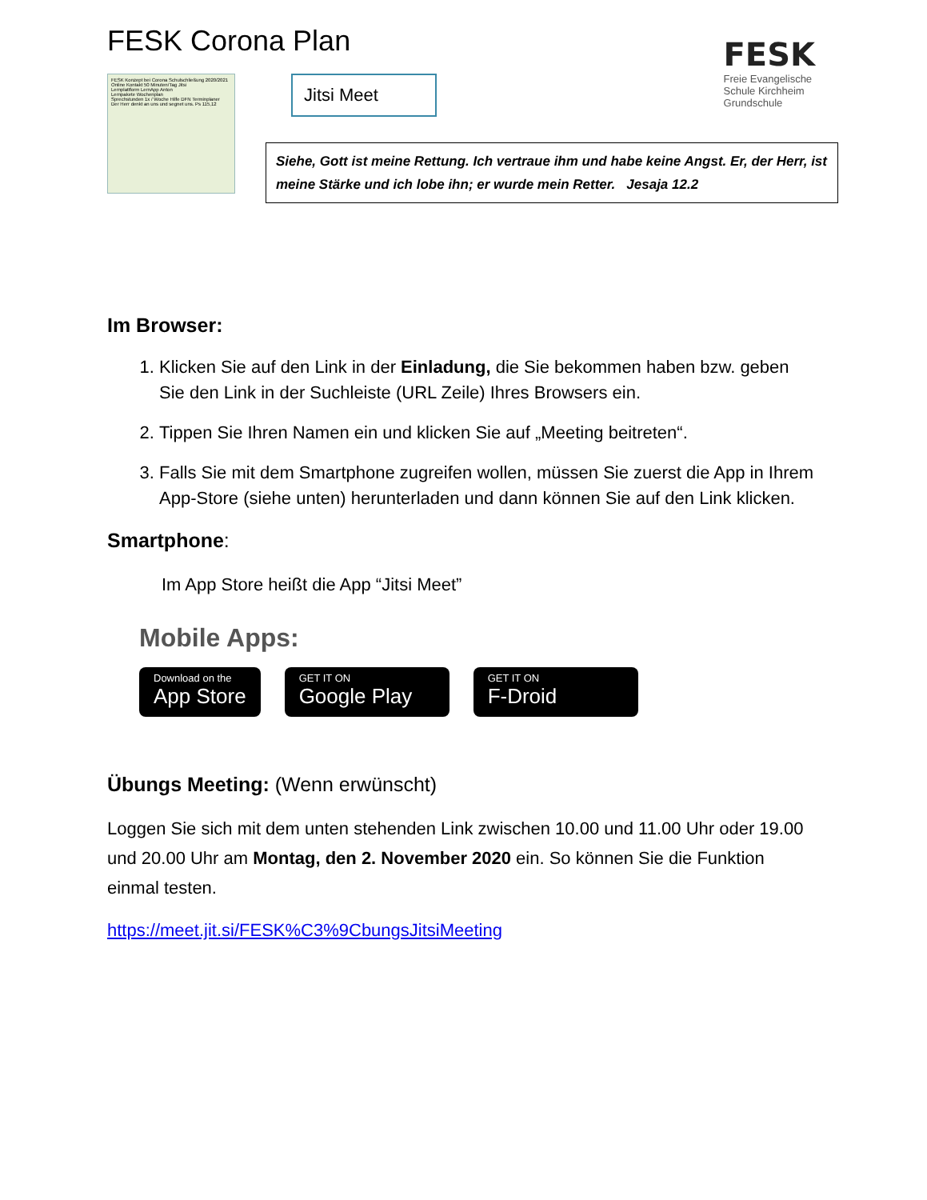FESK Corona Plan
FESK Konzept bei Corona Schulschließung 2020/2021
Online Kontakt 50 Minuten/Tag Jitsi
Lernplattform LernApp Anton
Lernpakete Wochenplan
Sprechstunden 1x / Woche Hilfe DFN Terminplaner
Der Herr denkt an uns und segnet uns. Ps 115,12
Jitsi Meet
FESK
Freie Evangelische
Schule Kirchheim
Grundschule
Siehe, Gott ist meine Rettung. Ich vertraue ihm und habe keine Angst. Er, der Herr, ist meine Stärke und ich lobe ihn; er wurde mein Retter. Jesaja 12.2
Im Browser:
1. Klicken Sie auf den Link in der Einladung, die Sie bekommen haben bzw. geben Sie den Link in der Suchleiste (URL Zeile) Ihres Browsers ein.
2. Tippen Sie Ihren Namen ein und klicken Sie auf „Meeting beitreten“.
3. Falls Sie mit dem Smartphone zugreifen wollen, müssen Sie zuerst die App in Ihrem App-Store (siehe unten) herunterladen und dann können Sie auf den Link klicken.
Smartphone:
Im App Store heißt die App “Jitsi Meet”
Mobile Apps:
Download on the
App Store
GET IT ON
Google Play
GET IT ON
F-Droid
Übungs Meeting: (Wenn erwünscht)
Loggen Sie sich mit dem unten stehenden Link zwischen 10.00 und 11.00 Uhr oder 19.00 und 20.00 Uhr am Montag, den 2. November 2020 ein. So können Sie die Funktion einmal testen.
https://meet.jit.si/FESK%C3%9CbungsJitsiMeeting